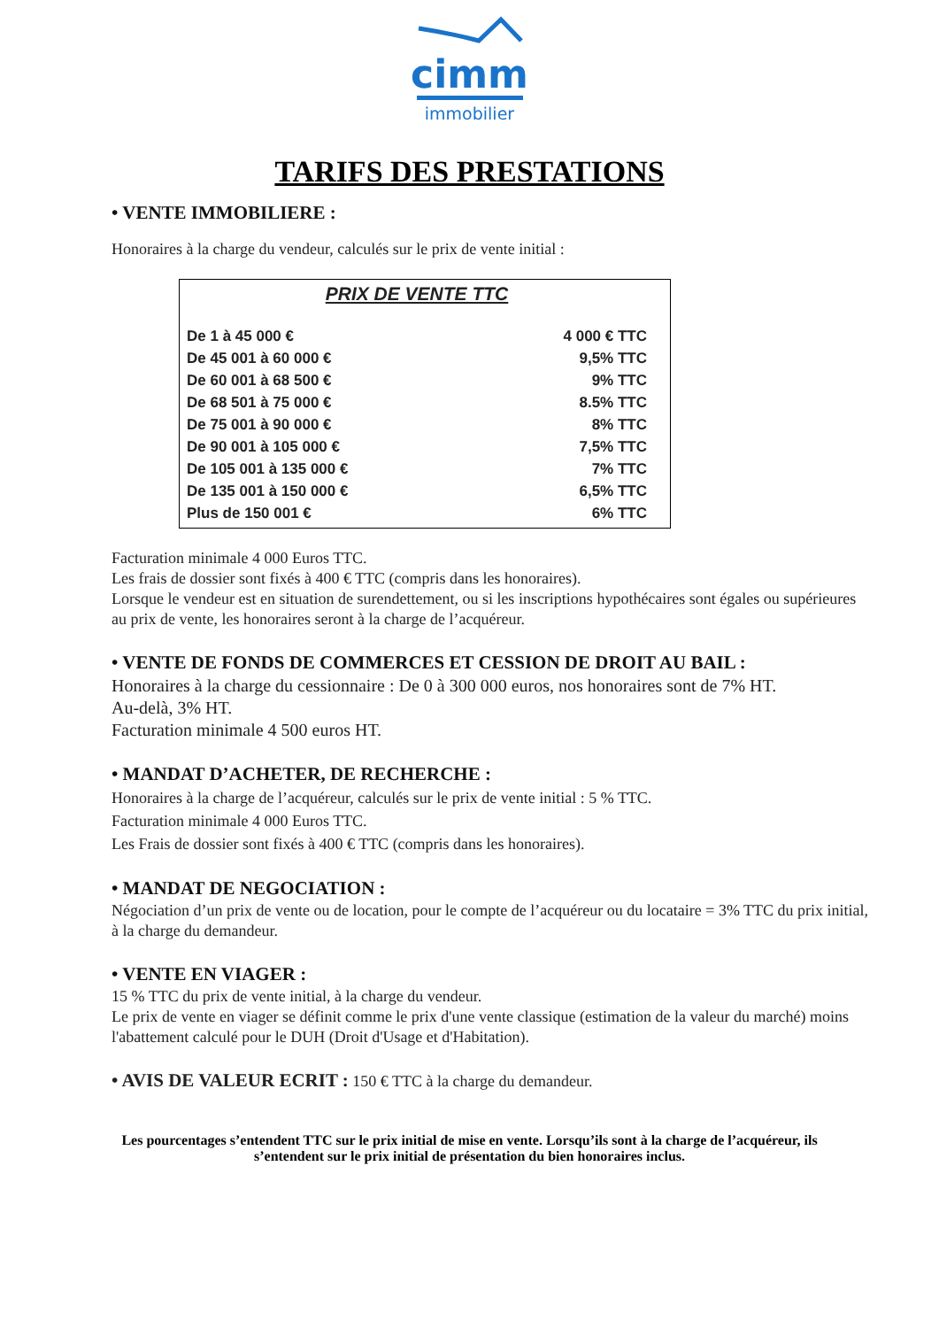cimm
immobilier
TARIFS DES PRESTATIONS
• VENTE IMMOBILIERE :
Honoraires à la charge du vendeur, calculés sur le prix de vente initial :
PRIX DE VENTE TTC
| De 1 à 45 000 € | 4 000 € TTC |
| De 45 001 à 60 000 € | 9,5% TTC |
| De 60 001 à 68 500 € | 9% TTC |
| De 68 501 à 75 000 € | 8.5% TTC |
| De 75 001 à 90 000 € | 8% TTC |
| De 90 001 à 105 000 € | 7,5% TTC |
| De 105 001 à 135 000 € | 7% TTC |
| De 135 001 à 150 000 € | 6,5% TTC |
| Plus de 150 001 € | 6% TTC |
Facturation minimale 4 000 Euros TTC.
Les frais de dossier sont fixés à 400 € TTC (compris dans les honoraires).
Lorsque le vendeur est en situation de surendettement, ou si les inscriptions hypothécaires sont égales ou supérieures au prix de vente, les honoraires seront à la charge de l’acquéreur.
• VENTE DE FONDS DE COMMERCES ET CESSION DE DROIT AU BAIL :
Honoraires à la charge du cessionnaire : De 0 à 300 000 euros, nos honoraires sont de 7% HT.
Au-delà, 3% HT.
Facturation minimale 4 500 euros HT.
• MANDAT D’ACHETER, DE RECHERCHE :
Honoraires à la charge de l’acquéreur, calculés sur le prix de vente initial : 5 % TTC.
Facturation minimale 4 000 Euros TTC.
Les Frais de dossier sont fixés à 400 € TTC (compris dans les honoraires).
• MANDAT DE NEGOCIATION :
Négociation d’un prix de vente ou de location, pour le compte de l’acquéreur ou du locataire = 3% TTC du prix initial, à la charge du demandeur.
• VENTE EN VIAGER :
15 % TTC du prix de vente initial, à la charge du vendeur.
Le prix de vente en viager se définit comme le prix d'une vente classique (estimation de la valeur du marché) moins l'abattement calculé pour le DUH (Droit d'Usage et d'Habitation).
• AVIS DE VALEUR ECRIT : 150 € TTC à la charge du demandeur.
Les pourcentages s’entendent TTC sur le prix initial de mise en vente. Lorsqu’ils sont à la charge de l’acquéreur, ils s’entendent sur le prix initial de présentation du bien honoraires inclus.